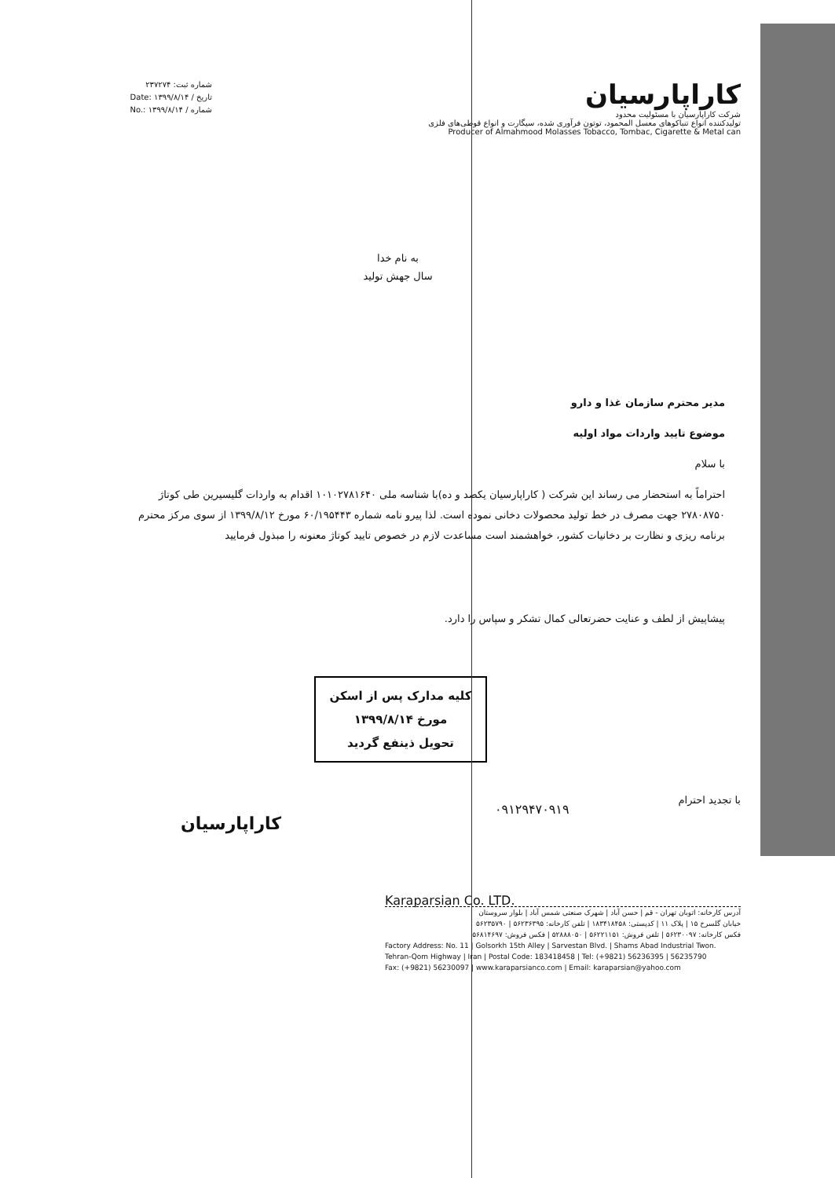شماره ثبت: ۲۳۷۲۷۴
تاریخ / Date: ۱۳۹۹/۸/۱۴
شماره / No.: ۱۳۹۹/۸/۱۴
کاراپارسیان
شرکت کاراپارسیان با مسئولیت محدود
تولیدکننده انواع تنباکوهای معسل المحمود، توتون فرآوری شده، سیگارت و انواع قوطی‌های فلزی
Producer of Almahmood Molasses Tobacco, Tombac, Cigarette & Metal can
به نام خدا
سال جهش تولید
مدیر محترم سازمان غذا و دارو
موضوع تایید واردات مواد اولیه
با سلام
احتراماً به استحضار می رساند این شرکت ( کاراپارسیان یکصد و ده)با شناسه ملی ۱۰۱۰۲۷۸۱۶۴۰ اقدام به واردات گلیسیرین طی کوتاژ ۲۷۸۰۸۷۵۰ جهت مصرف در خط تولید محصولات دخانی نموده است. لذا پیرو نامه شماره ۶۰/۱۹۵۴۴۳ مورخ ۱۳۹۹/۸/۱۲ از سوی مرکز محترم برنامه ریزی و نظارت بر دخانیات کشور، خواهشمند است مساعدت لازم در خصوص تایید کوتاژ معنونه را مبذول فرمایید
پیشاپیش از لطف و عنایت حضرتعالی کمال تشکر و سپاس را دارد.
کلیه مدارک پس از اسکن
مورخ ۱۳۹۹/۸/۱۴
تحویل ذینفع گردید
با تجدید احترام
کاراپارسیان
۰۹۱۲۹۴۷۰۹۱۹
Karaparsian Co. LTD.
آدرس کارخانه: اتوبان تهران - قم | حسن آباد | شهرک صنعتی شمس آباد | بلوار سروستان
خیابان گلسرخ ۱۵ | پلاک ۱۱ | کدپستی: ۱۸۳۴۱۸۴۵۸ | تلفن کارخانه: ۵۶۲۳۶۳۹۵ | ۵۶۲۳۵۷۹۰
فکس کارخانه: ۵۶۲۳۰۰۹۷ | تلفن فروش: ۵۶۲۲۱۱۵۱ | ۵۲۸۸۸۰۵۰ | فکس فروش: ۵۶۸۱۴۶۹۷
Factory Address: No. 11 | Golsorkh 15th Alley | Sarvestan Blvd. | Shams Abad Industrial Twon.
Tehran-Qom Highway | Iran | Postal Code: 183418458 | Tel: (+9821) 56236395 | 56235790
Fax: (+9821) 56230097 | www.karaparsianco.com | Email: karaparsian@yahoo.com